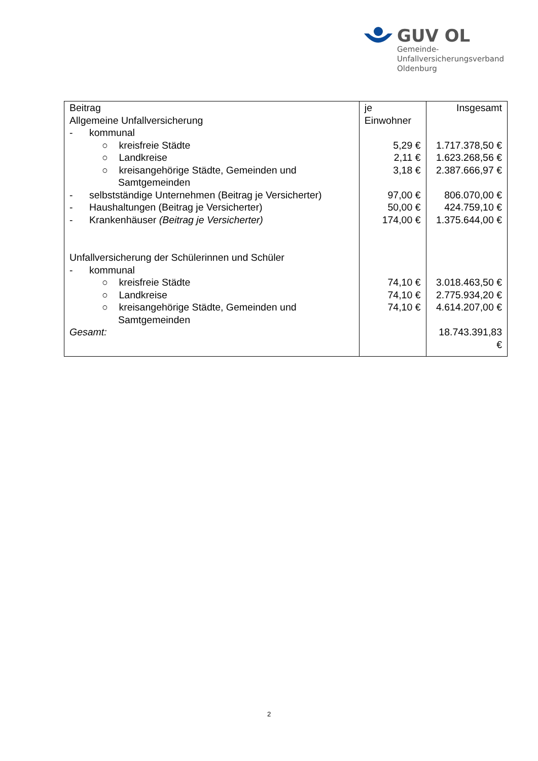GUV OL
Gemeinde-
Unfallversicherungsverband
Oldenburg
| Beitrag Allgemeine Unfallversicherung | je Einwohner | Insgesamt |
| - kommunal | | |
| ○ kreisfreie Städte | 5,29 € | 1.717.378,50 € |
| ○ Landkreise | 2,11 € | 1.623.268,56 € |
| ○ kreisangehörige Städte, Gemeinden und Samtgemeinden | 3,18 € | 2.387.666,97 € |
| - selbstständige Unternehmen (Beitrag je Versicherter) | 97,00 € | 806.070,00 € |
| - Haushaltungen (Beitrag je Versicherter) | 50,00 € | 424.759,10 € |
| - Krankenhäuser (Beitrag je Versicherter) | 174,00 € | 1.375.644,00 € |
| Unfallversicherung der Schülerinnen und Schüler | | |
| - kommunal | | |
| ○ kreisfreie Städte | 74,10 € | 3.018.463,50 € |
| ○ Landkreise | 74,10 € | 2.775.934,20 € |
| ○ kreisangehörige Städte, Gemeinden und Samtgemeinden | 74,10 € | 4.614.207,00 € |
| Gesamt: | | 18.743.391,83 € |
2